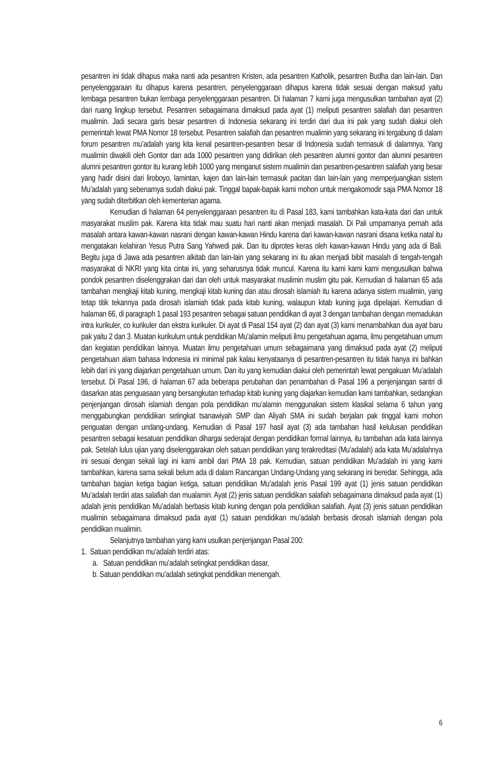pesantren ini tidak dihapus maka nanti ada pesantren Kristen, ada pesantren Katholik, pesantren Budha dan lain-lain. Dan penyelenggaraan itu dihapus karena pesantren, penyelenggaraan dihapus karena tidak sesuai dengan maksud yaitu lembaga pesantren bukan lembaga penyelenggaraan pesantren. Di halaman 7 kami juga mengusulkan tambahan ayat (2) dari ruang lingkup tersebut. Pesantren sebagaimana dimaksud pada ayat (1) meliputi pesantren salafiah dan pesantren mualimin. Jadi secara garis besar pesantren di Indonesia sekarang ini terdiri dari dua ini pak yang sudah diakui oleh pemerintah lewat PMA Nomor 18 tersebut. Pesantren salafiah dan pesantren mualimin yang sekarang ini tergabung di dalam forum pesantren mu’adalah yang kita kenal pesantren-pesantren besar di Indonesia sudah termasuk di dalamnya. Yang mualimin diwakili oleh Gontor dan ada 1000 pesantren yang didirikan oleh pesantren alumni gontor dan alumni pesantren alumni pesantren gontor itu kurang lebih 1000 yang menganut sistem mualimin dan pesantren-pesantren salafiah yang besar yang hadir disini dari liroboyo, lamintan, kajen dan lain-lain termasuk pacitan dan lain-lain yang memperjuangkan sistem Mu’adalah yang sebenarnya sudah diakui pak. Tinggal bapak-bapak kami mohon untuk mengakomodir saja PMA Nomor 18 yang sudah diterbitkan oleh kementerian agama.
Kemudian di halaman 64 penyelenggaraan pesantren itu di Pasal 183, kami tambahkan kata-kata dari dan untuk masyarakat muslim pak. Karena kita tidak mau suatu hari nanti akan menjadi masalah. Di Pali umpamanya pernah ada masalah antara kawan-kawan nasrani dengan kawan-kawan Hindu karena dari kawan-kawan nasrani disana ketika natal itu mengatakan kelahiran Yesus Putra Sang Yahwedi pak. Dan itu diprotes keras oleh kawan-kawan Hindu yang ada di Bali. Begitu juga di Jawa ada pesantren alkitab dan lain-lain yang sekarang ini itu akan menjadi bibit masalah di tengah-tengah masyarakat di NKRI yang kita cintai ini, yang seharusnya tidak muncul. Karena itu kami kami kami mengusulkan bahwa pondok pesantren diselenggrakan dari dan oleh untuk masyarakat muslimin muslim gitu pak. Kemudian di halaman 65 ada tambahan mengkaji kitab kuning, mengkaji kitab kuning dan atau dirosah islamiah itu karena adanya sistem mualimin, yang tetap titik tekannya pada dirosah islamiah tidak pada kitab kuning, walaupun kitab kuning juga dipelajari. Kemudian di halaman 66, di paragraph 1 pasal 193 pesantren sebagai satuan pendidikan di ayat 3 dengan tambahan dengan memadukan intra kurikuler, co kurikuler dan ekstra kurikuler. Di ayat di Pasal 154 ayat (2) dan ayat (3) kami menambahkan dua ayat baru pak yaitu 2 dan 3. Muatan kurikulum untuk pendidikan Mu’alamin meliputi ilmu pengetahuan agama, ilmu pengetahuan umum dan kegiatan pendidikan lainnya. Muatan ilmu pengetahuan umum sebagaimana yang dimaksud pada ayat (2) meliputi pengetahuan alam bahasa Indonesia ini minimal pak kalau kenyataanya di pesantren-pesantren itu tidak hanya ini bahkan lebih dari ini yang diajarkan pengetahuan umum. Dan itu yang kemudian diakui oleh pemerintah lewat pengakuan Mu’adalah tersebut. Di Pasal 196, di halaman 67 ada beberapa perubahan dan penambahan di Pasal 196 a penjenjangan santri di dasarkan atas penguasaan yang bersangkutan terhadap kitab kuning yang diajarkan kemudian kami tambahkan, sedangkan penjenjangan dirosah islamiah dengan pola pendidikan mu’alamin menggunakan sistem klasikal selama 6 tahun yang menggabungkan pendidikan setingkat tsanawiyah SMP dan Aliyah SMA ini sudah berjalan pak tinggal kami mohon penguatan dengan undang-undang. Kemudian di Pasal 197 hasil ayat (3) ada tambahan hasil kelulusan pendidikan pesantren sebagai kesatuan pendidikan dihargai sederajat dengan pendidikan formal lainnya, itu tambahan ada kata lainnya pak. Setelah lulus ujian yang diselenggarakan oleh satuan pendidikan yang terakreditasi (Mu’adalah) ada kata Mu’adalahnya ini sesuai dengan sekali lagi ini kami ambil dari PMA 18 pak. Kemudian, satuan pendidikan Mu’adalah ini yang kami tambahkan, karena sama sekali belum ada di dalam Rancangan Undang-Undang yang sekarang ini beredar. Sehingga, ada tambahan bagian ketiga bagian ketiga, satuan pendidikan Mu’adalah jenis Pasal 199 ayat (1) jenis satuan pendidikan Mu’adalah terdiri atas salafiah dan mualamin. Ayat (2) jenis satuan pendidikan salafiah sebagaimana dimaksud pada ayat (1) adalah jenis pendidikan Mu’adalah berbasis kitab kuning dengan pola pendidikan salafiah. Ayat (3) jenis satuan pendidikan mualimin sebagaimana dimaksud pada ayat (1) satuan pendidikan mu’adalah berbasis dirosah islamiah dengan pola pendidikan mualimin.
Selanjutnya tambahan yang kami usulkan penjenjangan Pasal 200:
1. Satuan pendidikan mu’adalah terdiri atas:
a. Satuan pendidikan mu’adalah setingkat pendidikan dasar,
b. Satuan pendidikan mu’adalah setingkat pendidikan menengah.
6